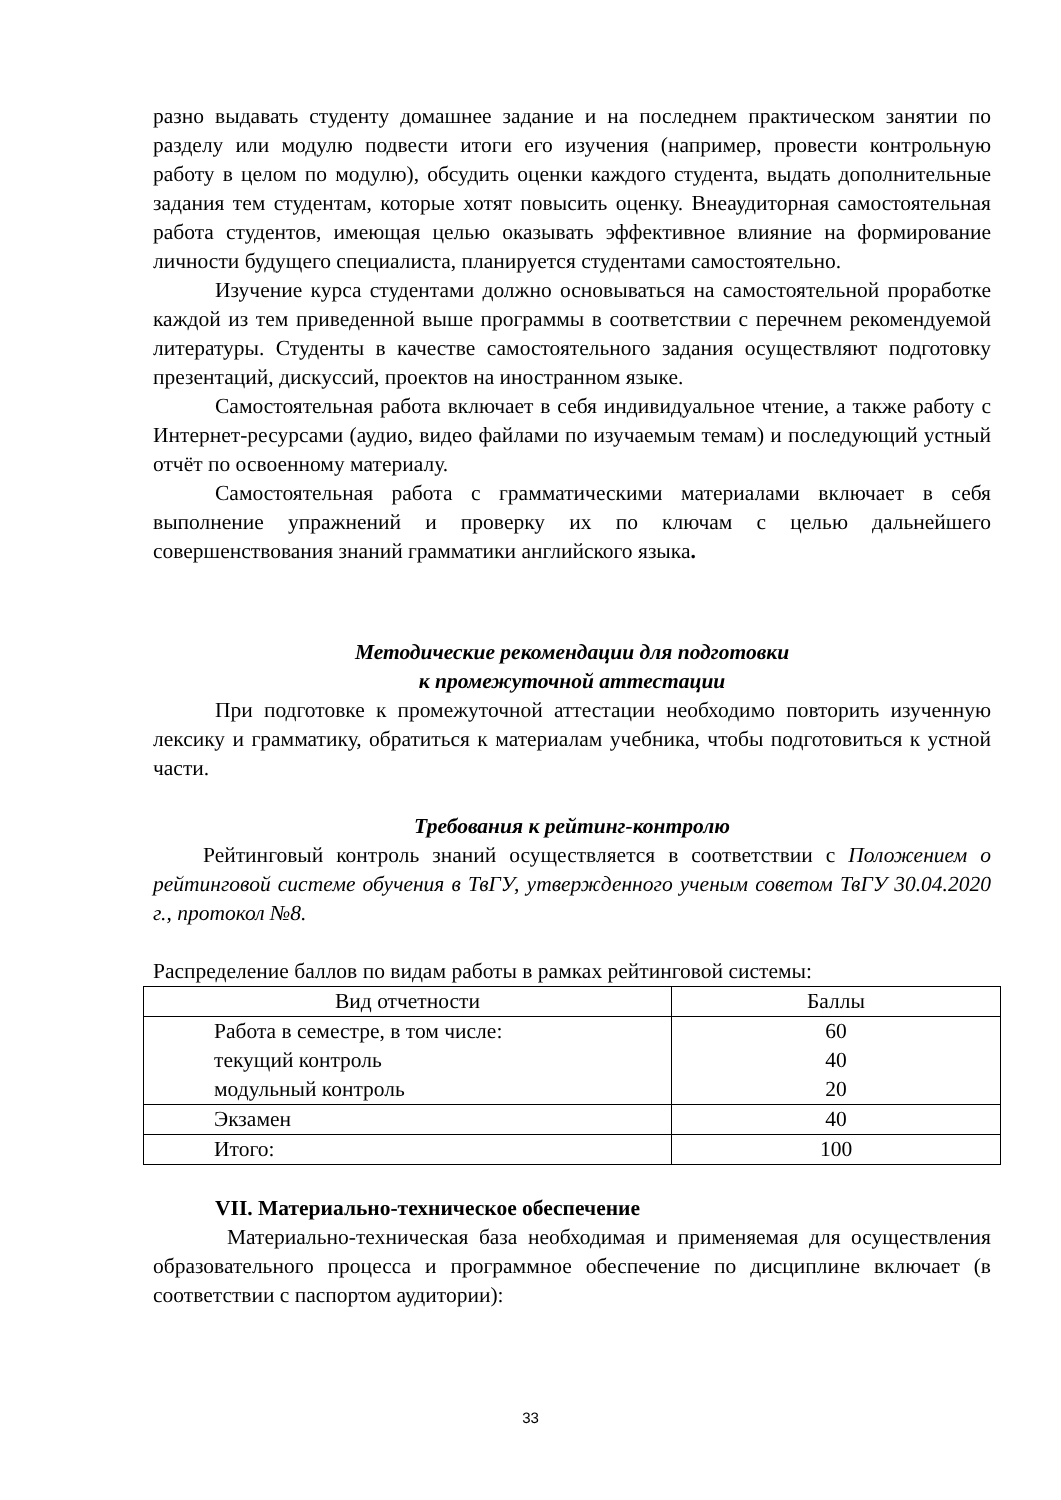разно выдавать студенту домашнее задание и на последнем практическом занятии по разделу или модулю подвести итоги его изучения (например, провести контрольную работу в целом по модулю), обсудить оценки каждого студента, выдать дополнительные задания тем студентам, которые хотят повысить оценку. Внеаудиторная самостоятельная работа студентов, имеющая целью оказывать эффективное влияние на формирование личности будущего специалиста, планируется студентами самостоятельно.
Изучение курса студентами должно основываться на самостоятельной проработке каждой из тем приведенной выше программы в соответствии с перечнем рекомендуемой литературы. Студенты в качестве самостоятельного задания осуществляют подготовку презентаций, дискуссий, проектов на иностранном языке.
Самостоятельная работа включает в себя индивидуальное чтение, а также работу с Интернет-ресурсами (аудио, видео файлами по изучаемым темам) и последующий устный отчёт по освоенному материалу.
Самостоятельная работа с грамматическими материалами включает в себя выполнение упражнений и проверку их по ключам с целью дальнейшего совершенствования знаний грамматики английского языка.
Методические рекомендации для подготовки
к промежуточной аттестации
При подготовке к промежуточной аттестации необходимо повторить изученную лексику и грамматику, обратиться к материалам учебника, чтобы подготовиться к устной части.
Требования к рейтинг-контролю
Рейтинговый контроль знаний осуществляется в соответствии с Положением о рейтинговой системе обучения в ТвГУ, утвержденного ученым советом ТвГУ 30.04.2020 г., протокол №8.
Распределение баллов по видам работы в рамках рейтинговой системы:
| Вид отчетности | Баллы |
| Работа в семестре, в том числе: текущий контроль модульный контроль | 60 40 20 |
| Экзамен | 40 |
| Итого: | 100 |
VII. Материально-техническое обеспечение
Материально-техническая база необходимая и применяемая для осуществления образовательного процесса и программное обеспечение по дисциплине включает (в соответствии с паспортом аудитории):
33